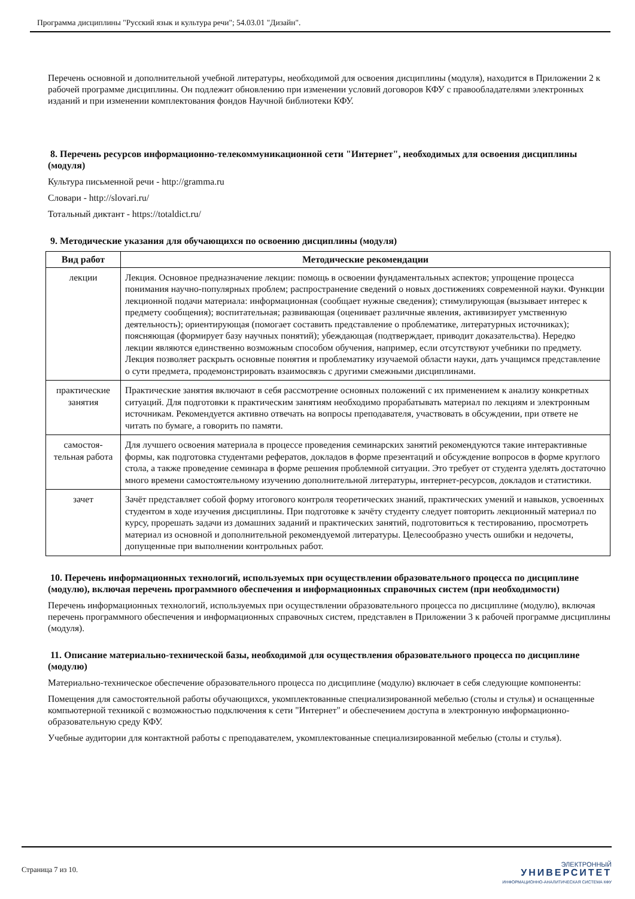Программа дисциплины "Русский язык и культура речи"; 54.03.01 "Дизайн".
Перечень основной и дополнительной учебной литературы, необходимой для освоения дисциплины (модуля), находится в Приложении 2 к рабочей программе дисциплины. Он подлежит обновлению при изменении условий договоров КФУ с правообладателями электронных изданий и при изменении комплектования фондов Научной библиотеки КФУ.
8. Перечень ресурсов информационно-телекоммуникационной сети "Интернет", необходимых для освоения дисциплины (модуля)
Культура письменной речи - http://gramma.ru
Словари - http://slovari.ru/
Тотальный диктант - https://totaldict.ru/
9. Методические указания для обучающихся по освоению дисциплины (модуля)
| Вид работ | Методические рекомендации |
| --- | --- |
| лекции | Лекция. Основное предназначение лекции: помощь в освоении фундаментальных аспектов; упрощение процесса понимания научно-популярных проблем; распространение сведений о новых достижениях современной науки. Функции лекционной подачи материала: информационная (сообщает нужные сведения); стимулирующая (вызывает интерес к предмету сообщения); воспитательная; развивающая (оценивает различные явления, активизирует умственную деятельность); ориентирующая (помогает составить представление о проблематике, литературных источниках); поясняющая (формирует базу научных понятий); убеждающая (подтверждает, приводит доказательства). Нередко лекции являются единственно возможным способом обучения, например, если отсутствуют учебники по предмету. Лекция позволяет раскрыть основные понятия и проблематику изучаемой области науки, дать учащимся представление о сути предмета, продемонстрировать взаимосвязь с другими смежными дисциплинами. |
| практические занятия | Практические занятия включают в себя рассмотрение основных положений с их применением к анализу конкретных ситуаций. Для подготовки к практическим занятиям необходимо прорабатывать материал по лекциям и электронным источникам. Рекомендуется активно отвечать на вопросы преподавателя, участвовать в обсуждении, при ответе не читать по бумаге, а говорить по памяти. |
| самостоя-тельная работа | Для лучшего освоения материала в процессе проведения семинарских занятий рекомендуются такие интерактивные формы, как подготовка студентами рефератов, докладов в форме презентаций и обсуждение вопросов в форме круглого стола, а также проведение семинара в форме решения проблемной ситуации. Это требует от студента уделять достаточно много времени самостоятельному изучению дополнительной литературы, интернет-ресурсов, докладов и статистики. |
| зачет | Зачёт представляет собой форму итогового контроля теоретических знаний, практических умений и навыков, усвоенных студентом в ходе изучения дисциплины. При подготовке к зачёту студенту следует повторить лекционный материал по курсу, прорешать задачи из домашних заданий и практических занятий, подготовиться к тестированию, просмотреть материал из основной и дополнительной рекомендуемой литературы. Целесообразно учесть ошибки и недочеты, допущенные при выполнении контрольных работ. |
10. Перечень информационных технологий, используемых при осуществлении образовательного процесса по дисциплине (модулю), включая перечень программного обеспечения и информационных справочных систем (при необходимости)
Перечень информационных технологий, используемых при осуществлении образовательного процесса по дисциплине (модулю), включая перечень программного обеспечения и информационных справочных систем, представлен в Приложении 3 к рабочей программе дисциплины (модуля).
11. Описание материально-технической базы, необходимой для осуществления образовательного процесса по дисциплине (модулю)
Материально-техническое обеспечение образовательного процесса по дисциплине (модулю) включает в себя следующие компоненты:
Помещения для самостоятельной работы обучающихся, укомплектованные специализированной мебелью (столы и стулья) и оснащенные компьютерной техникой с возможностью подключения к сети "Интернет" и обеспечением доступа в электронную информационно-образовательную среду КФУ.
Учебные аудитории для контактной работы с преподавателем, укомплектованные специализированной мебелью (столы и стулья).
Страница 7 из 10.
ЭЛЕКТРОННЫЙ
УНИВЕРСИТЕТ
ИНФОРМАЦИОННО-АНАЛИТИЧЕСКАЯ СИСТЕМА КФУ